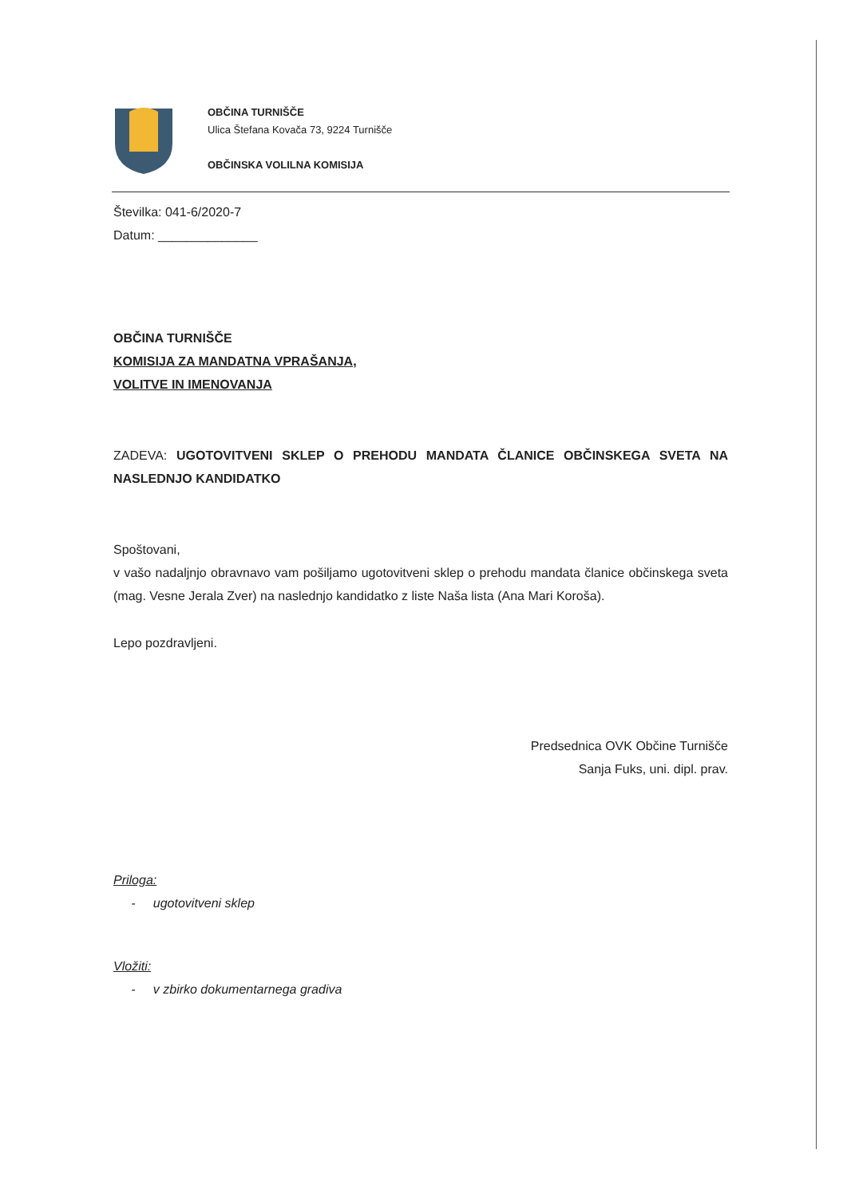OBČINA TURNIŠČE
Ulica Štefana Kovača 73, 9224 Turnišče
OBČINSKA VOLILNA KOMISIJA
Številka: 041-6/2020-7
Datum: ______________
OBČINA TURNIŠČE
KOMISIJA ZA MANDATNA VPRAŠANJA,
VOLITVE IN IMENOVANJA
ZADEVA: UGOTOVITVENI SKLEP O PREHODU MANDATA ČLANICE OBČINSKEGA SVETA NA NASLEDNJO KANDIDATKO
Spoštovani,
v vašo nadaljnjo obravnavo vam pošiljamo ugotovitveni sklep o prehodu mandata članice občinskega sveta (mag. Vesne Jerala Zver) na naslednjo kandidatko z liste Naša lista (Ana Mari Koroša).
Lepo pozdravljeni.
Predsednica OVK Občine Turnišče
Sanja Fuks, uni. dipl. prav.
Priloga:
- ugotovitveni sklep
Vložiti:
- v zbirko dokumentarnega gradiva